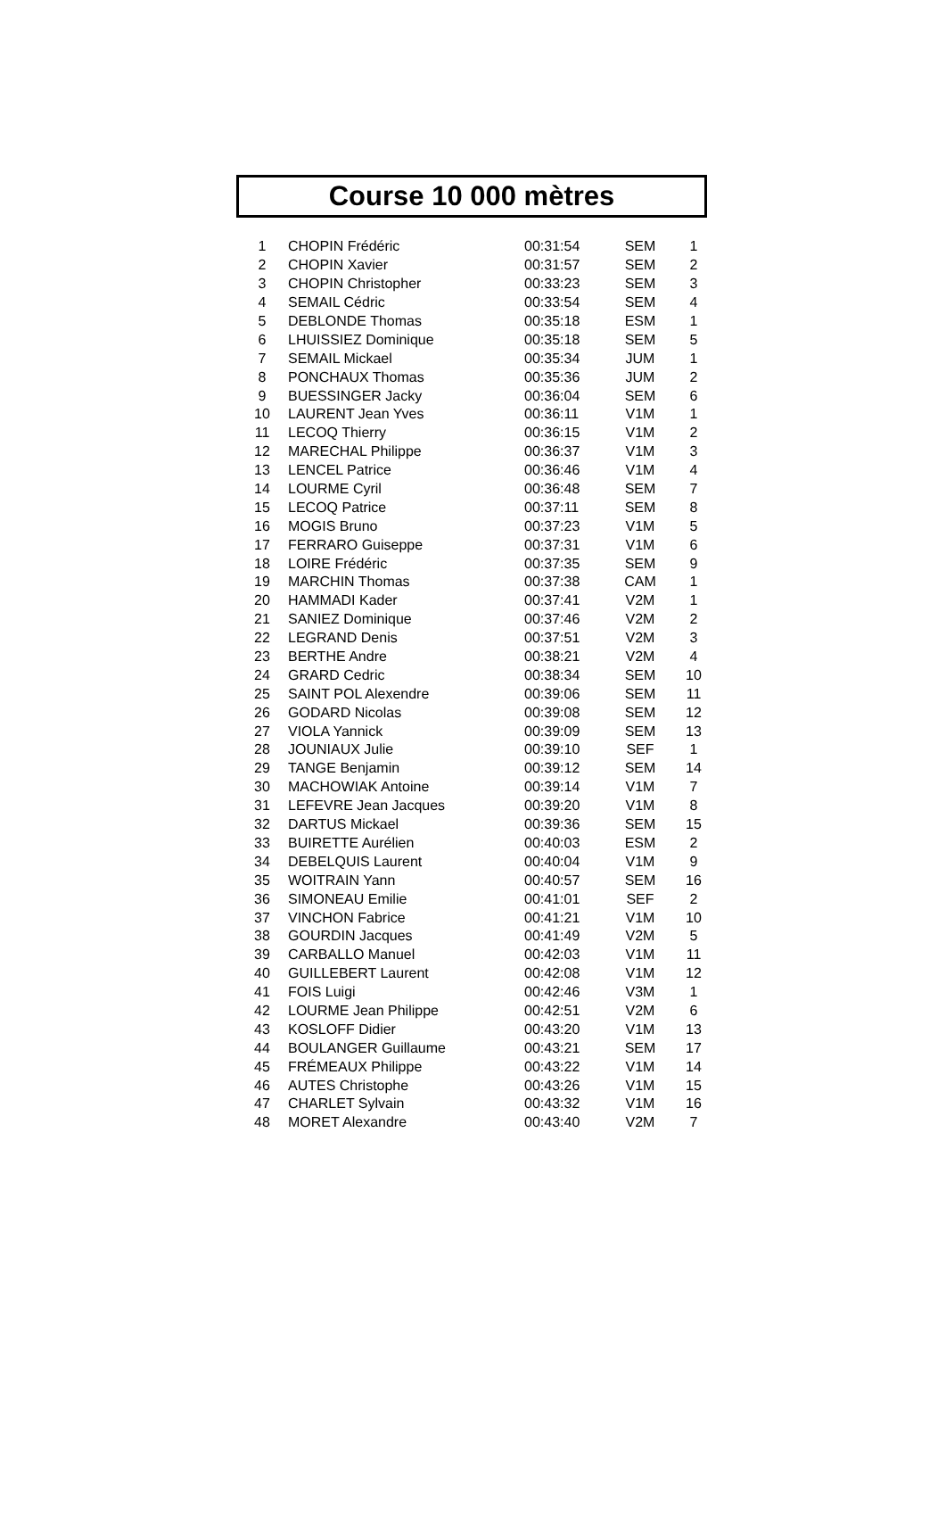Course 10 000 mètres
| 1 | CHOPIN Frédéric | 00:31:54 | SEM | 1 |
| 2 | CHOPIN Xavier | 00:31:57 | SEM | 2 |
| 3 | CHOPIN Christopher | 00:33:23 | SEM | 3 |
| 4 | SEMAIL Cédric | 00:33:54 | SEM | 4 |
| 5 | DEBLONDE Thomas | 00:35:18 | ESM | 1 |
| 6 | LHUISSIEZ Dominique | 00:35:18 | SEM | 5 |
| 7 | SEMAIL Mickael | 00:35:34 | JUM | 1 |
| 8 | PONCHAUX Thomas | 00:35:36 | JUM | 2 |
| 9 | BUESSINGER Jacky | 00:36:04 | SEM | 6 |
| 10 | LAURENT Jean Yves | 00:36:11 | V1M | 1 |
| 11 | LECOQ Thierry | 00:36:15 | V1M | 2 |
| 12 | MARECHAL Philippe | 00:36:37 | V1M | 3 |
| 13 | LENCEL Patrice | 00:36:46 | V1M | 4 |
| 14 | LOURME Cyril | 00:36:48 | SEM | 7 |
| 15 | LECOQ Patrice | 00:37:11 | SEM | 8 |
| 16 | MOGIS Bruno | 00:37:23 | V1M | 5 |
| 17 | FERRARO Guiseppe | 00:37:31 | V1M | 6 |
| 18 | LOIRE Frédéric | 00:37:35 | SEM | 9 |
| 19 | MARCHIN Thomas | 00:37:38 | CAM | 1 |
| 20 | HAMMADI Kader | 00:37:41 | V2M | 1 |
| 21 | SANIEZ Dominique | 00:37:46 | V2M | 2 |
| 22 | LEGRAND Denis | 00:37:51 | V2M | 3 |
| 23 | BERTHE Andre | 00:38:21 | V2M | 4 |
| 24 | GRARD Cedric | 00:38:34 | SEM | 10 |
| 25 | SAINT POL Alexendre | 00:39:06 | SEM | 11 |
| 26 | GODARD Nicolas | 00:39:08 | SEM | 12 |
| 27 | VIOLA Yannick | 00:39:09 | SEM | 13 |
| 28 | JOUNIAUX Julie | 00:39:10 | SEF | 1 |
| 29 | TANGE Benjamin | 00:39:12 | SEM | 14 |
| 30 | MACHOWIAK Antoine | 00:39:14 | V1M | 7 |
| 31 | LEFEVRE Jean Jacques | 00:39:20 | V1M | 8 |
| 32 | DARTUS Mickael | 00:39:36 | SEM | 15 |
| 33 | BUIRETTE Aurélien | 00:40:03 | ESM | 2 |
| 34 | DEBELQUIS Laurent | 00:40:04 | V1M | 9 |
| 35 | WOITRAIN Yann | 00:40:57 | SEM | 16 |
| 36 | SIMONEAU Emilie | 00:41:01 | SEF | 2 |
| 37 | VINCHON Fabrice | 00:41:21 | V1M | 10 |
| 38 | GOURDIN Jacques | 00:41:49 | V2M | 5 |
| 39 | CARBALLO Manuel | 00:42:03 | V1M | 11 |
| 40 | GUILLEBERT Laurent | 00:42:08 | V1M | 12 |
| 41 | FOIS Luigi | 00:42:46 | V3M | 1 |
| 42 | LOURME Jean Philippe | 00:42:51 | V2M | 6 |
| 43 | KOSLOFF Didier | 00:43:20 | V1M | 13 |
| 44 | BOULANGER Guillaume | 00:43:21 | SEM | 17 |
| 45 | FRÉMEAUX Philippe | 00:43:22 | V1M | 14 |
| 46 | AUTES Christophe | 00:43:26 | V1M | 15 |
| 47 | CHARLET Sylvain | 00:43:32 | V1M | 16 |
| 48 | MORET Alexandre | 00:43:40 | V2M | 7 |